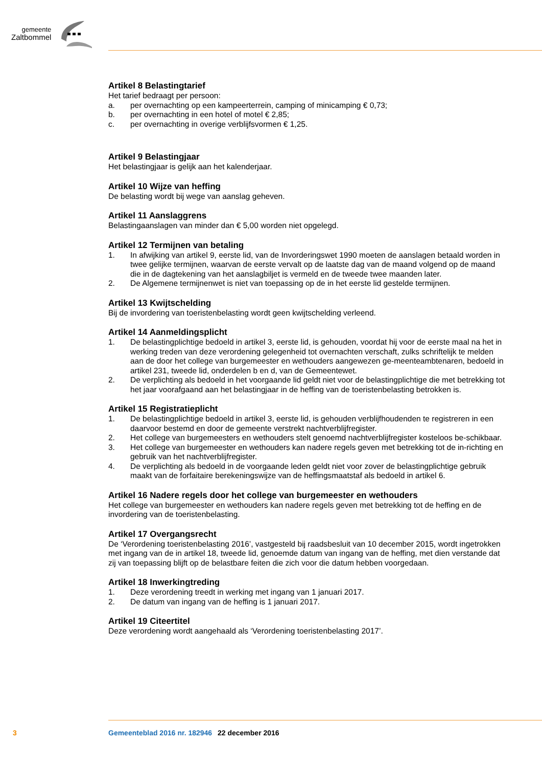gemeente
Zaltbommel
Artikel 8 Belastingtarief
Het tarief bedraagt per persoon:
a. per overnachting op een kampeerterrein, camping of minicamping € 0,73;
b. per overnachting in een hotel of motel € 2,85;
c. per overnachting in overige verblijfsvormen € 1,25.
Artikel 9 Belastingjaar
Het belastingjaar is gelijk aan het kalenderjaar.
Artikel 10 Wijze van heffing
De belasting wordt bij wege van aanslag geheven.
Artikel 11 Aanslaggrens
Belastingaanslagen van minder dan € 5,00 worden niet opgelegd.
Artikel 12 Termijnen van betaling
1. In afwijking van artikel 9, eerste lid, van de Invorderingswet 1990 moeten de aanslagen betaald worden in twee gelijke termijnen, waarvan de eerste vervalt op de laatste dag van de maand volgend op de maand die in de dagtekening van het aanslagbiljet is vermeld en de tweede twee maanden later.
2. De Algemene termijnenwet is niet van toepassing op de in het eerste lid gestelde termijnen.
Artikel 13 Kwijtschelding
Bij de invordering van toeristenbelasting wordt geen kwijtschelding verleend.
Artikel 14 Aanmeldingsplicht
1. De belastingplichtige bedoeld in artikel 3, eerste lid, is gehouden, voordat hij voor de eerste maal na het in werking treden van deze verordening gelegenheid tot overnachten verschaft, zulks schriftelijk te melden aan de door het college van burgemeester en wethouders aangewezen ge-meenteambtenaren, bedoeld in artikel 231, tweede lid, onderdelen b en d, van de Gemeentewet.
2. De verplichting als bedoeld in het voorgaande lid geldt niet voor de belastingplichtige die met betrekking tot het jaar voorafgaand aan het belastingjaar in de heffing van de toeristenbelasting betrokken is.
Artikel 15 Registratieplicht
1. De belastingplichtige bedoeld in artikel 3, eerste lid, is gehouden verblijfhoudenden te registreren in een daarvoor bestemd en door de gemeente verstrekt nachtverblijfregister.
2. Het college van burgemeesters en wethouders stelt genoemd nachtverblijfregister kosteloos be-schikbaar.
3. Het college van burgemeester en wethouders kan nadere regels geven met betrekking tot de in-richting en gebruik van het nachtverblijfregister.
4. De verplichting als bedoeld in de voorgaande leden geldt niet voor zover de belastingplichtige gebruik maakt van de forfaitaire berekeningswijze van de heffingsmaatstaf als bedoeld in artikel 6.
Artikel 16 Nadere regels door het college van burgemeester en wethouders
Het college van burgemeester en wethouders kan nadere regels geven met betrekking tot de heffing en de invordering van de toeristenbelasting.
Artikel 17 Overgangsrecht
De ‘Verordening toeristenbelasting 2016’, vastgesteld bij raadsbesluit van 10 december 2015, wordt ingetrokken met ingang van de in artikel 18, tweede lid, genoemde datum van ingang van de heffing, met dien verstande dat zij van toepassing blijft op de belastbare feiten die zich voor die datum hebben voorgedaan.
Artikel 18 Inwerkingtreding
1. Deze verordening treedt in werking met ingang van 1 januari 2017.
2. De datum van ingang van de heffing is 1 januari 2017.
Artikel 19 Citeertitel
Deze verordening wordt aangehaald als ‘Verordening toeristenbelasting 2017’.
3 Gemeenteblad 2016 nr. 182946 22 december 2016